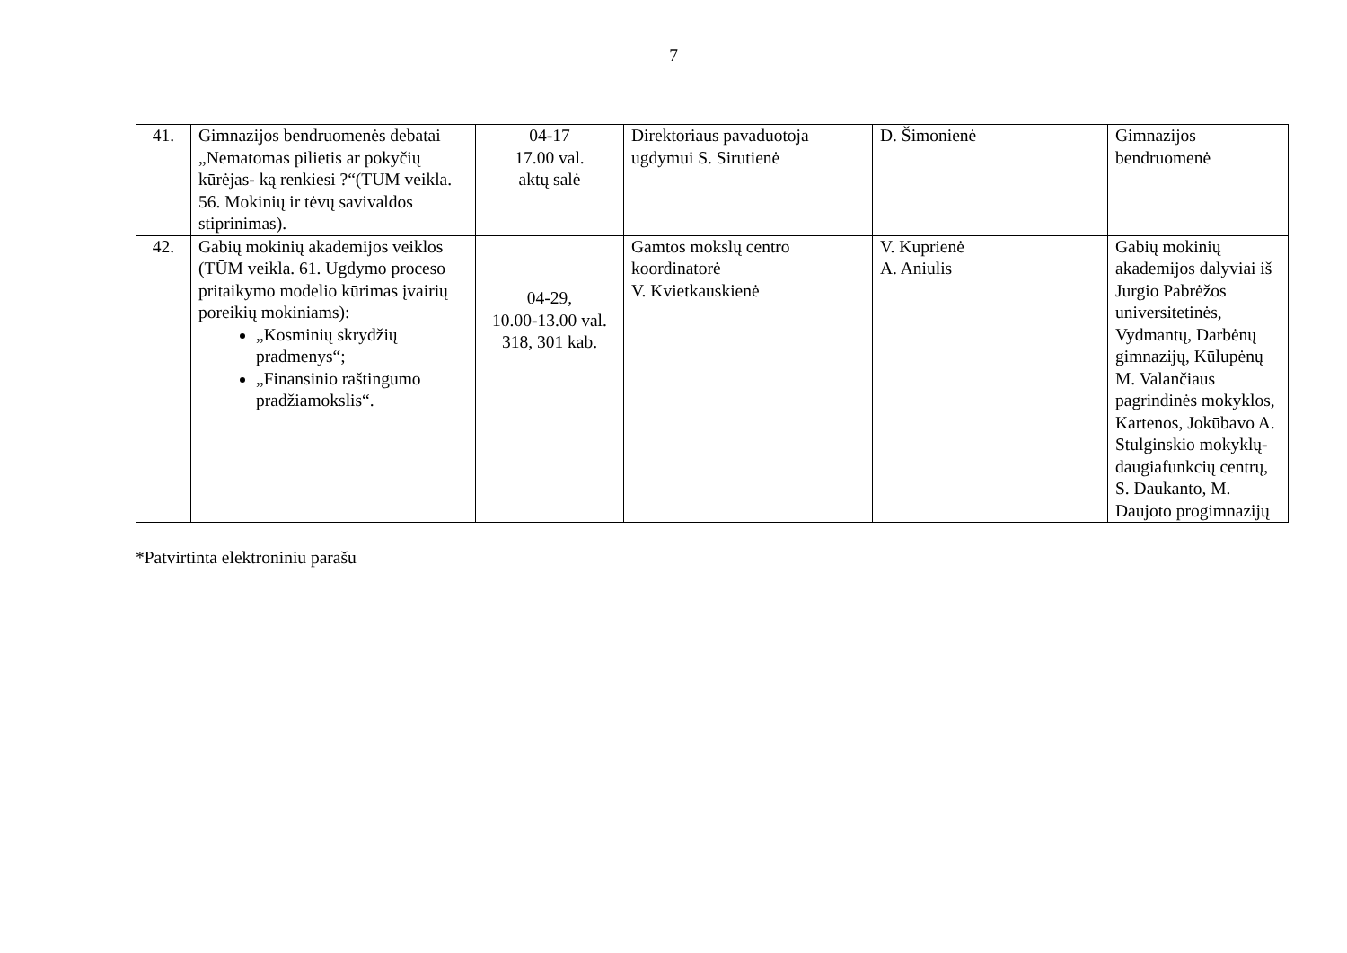7
| 41. | Gimnazijos bendruomenės debatai „Nematomas pilietis ar pokyčių kūrėjas- ką renkiesi ?“(TŪM veikla. 56. Mokinių ir tėvų savivaldos stiprinimas). | 04-17 17.00 val. aktų salė | Direktoriaus pavaduotoja ugdymui S. Sirutienė | D. Šimonienė | Gimnazijos bendruomenė |
| 42. | Gabių mokinių akademijos veiklos (TŪM veikla. 61. Ugdymo proceso pritaikymo modelio kūrimas įvairių poreikių mokiniams): „Kosminių skrydžių pradmenys“; „Finansinio raštingumo pradžiamokslis“. | 04-29, 10.00-13.00 val. 318, 301 kab. | Gamtos mokslų centro koordinatorė V. Kvietkauskienė | V. Kuprienė A. Aniulis | Gabių mokinių akademijos dalyviai iš Jurgio Pabrėžos universitetinės, Vydmantų, Darbėnų gimnazijų, Kūlupėnų M. Valančiaus pagrindinės mokyklos, Kartenos, Jokūbavo A. Stulginskio mokyklų-daugiafunkcių centrų, S. Daukanto, M. Daujoto progimnazijų |
*Patvirtinta elektroniniu parašu